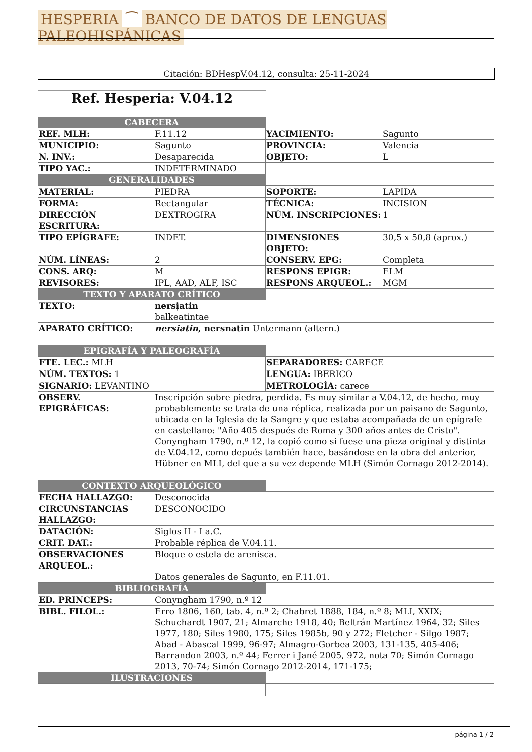HESPERIA ⁀ BANCO DE DATOS DE LENGUAS PALEOHISPÁNICAS
Citación: BDHespV.04.12, consulta: 25-11-2024
Ref. Hesperia: V.04.12
| CABECERA | | | |
| REF. MLH: | F.11.12 | YACIMIENTO: | Sagunto |
| MUNICIPIO: | Sagunto | PROVINCIA: | Valencia |
| N. INV.: | Desaparecida | OBJETO: | L |
| TIPO YAC.: | INDETERMINADO | | |
| GENERALIDADES | | | |
| MATERIAL: | PIEDRA | SOPORTE: | LAPIDA |
| FORMA: | Rectangular | TÉCNICA: | INCISION |
| DIRECCIÓN ESCRITURA: | DEXTROGIRA | NÚM. INSCRIPCIONES: | 1 |
| TIPO EPÍGRAFE: | INDET. | DIMENSIONES OBJETO: | 30,5 x 50,8 (aprox.) |
| NÚM. LÍNEAS: | 2 | CONSERV. EPG: | Completa |
| CONS. ARQ: | M | RESPONS EPIGR: | ELM |
| REVISORES: | IPL, AAD, ALF, ISC | RESPONS ARQUEOL.: | MGM |
| TEXTO Y APARATO CRÍTICO | | | |
| TEXTO: | nersịatin balkeatintae | | |
| APARATO CRÍTICO: | nersiatin , nersnatin Untermann (altern.) | | |
| EPIGRAFÍA Y PALEOGRAFÍA | | | |
| FTE. LEC.: MLH | | SEPARADORES: CARECE | |
| NÚM. TEXTOS: 1 | | LENGUA: IBERICO | |
| SIGNARIO: LEVANTINO | | METROLOGÍA: carece | |
| OBSERV. EPIGRÁFICAS: | Inscripción sobre piedra, perdida. Es muy similar a V.04.12, de hecho, muy probablemente se trata de una réplica, realizada por un paisano de Sagunto, ubicada en la Iglesia de la Sangre y que estaba acompañada de un epígrafe en castellano: "Año 405 después de Roma y 300 años antes de Cristo". Conyngham 1790, n.º 12, la copió como si fuese una pieza original y distinta de V.04.12, como depués también hace, basándose en la obra del anterior, Hübner en MLI, del que a su vez depende MLH (Simón Cornago 2012-2014). | | |
| CONTEXTO ARQUEOLÓGICO | | | |
| FECHA HALLAZGO: | Desconocida | | |
| CIRCUNSTANCIAS HALLAZGO: | DESCONOCIDO | | |
| DATACIÓN: | Siglos II - I a.C. | | |
| CRIT. DAT.: | Probable réplica de V.04.11. | | |
| OBSERVACIONES ARQUEOL.: | Bloque o estela de arenisca. Datos generales de Sagunto, en F.11.01. | | |
| BIBLIOGRAFÍA | | | |
| ED. PRINCEPS: | Conyngham 1790, n.º 12 | | |
| BIBL. FILOL.: | Erro 1806, 160, tab. 4, n.º 2; Chabret 1888, 184, n.º 8; MLI, XXIX; Schuchardt 1907, 21; Almarche 1918, 40; Beltrán Martínez 1964, 32; Siles 1977, 180; Siles 1980, 175; Siles 1985b, 90 y 272; Fletcher - Silgo 1987; Abad - Abascal 1999, 96-97; Almagro-Gorbea 2003, 131-135, 405-406; Barrandon 2003, n.º 44; Ferrer i Jané 2005, 972, nota 70; Simón Cornago 2013, 70-74; Simón Cornago 2012-2014, 171-175; | | |
| ILUSTRACIONES | | | |
página 1 / 2